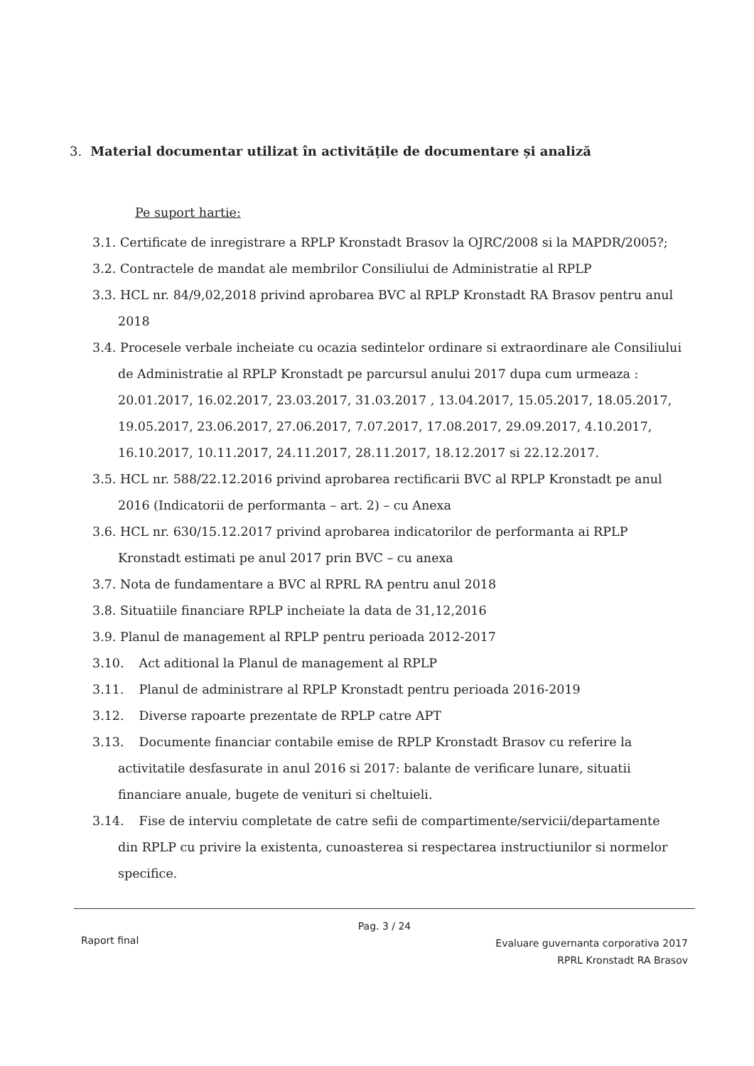3. Material documentar utilizat în activitățile de documentare și analiză
Pe suport hartie:
3.1. Certificate de inregistrare a RPLP Kronstadt Brasov la OJRC/2008 si la MAPDR/2005?;
3.2. Contractele de mandat ale membrilor Consiliului de Administratie al RPLP
3.3. HCL nr. 84/9,02,2018 privind aprobarea BVC al RPLP Kronstadt RA Brasov pentru anul
2018
3.4. Procesele verbale incheiate cu ocazia sedintelor ordinare si extraordinare ale Consiliului
de Administratie al RPLP Kronstadt pe parcursul anului 2017 dupa cum urmeaza : 20.01.2017, 16.02.2017, 23.03.2017, 31.03.2017 , 13.04.2017, 15.05.2017, 18.05.2017, 19.05.2017, 23.06.2017, 27.06.2017, 7.07.2017, 17.08.2017, 29.09.2017, 4.10.2017, 16.10.2017, 10.11.2017, 24.11.2017, 28.11.2017, 18.12.2017 si 22.12.2017.
3.5. HCL nr. 588/22.12.2016 privind aprobarea rectificarii BVC al RPLP Kronstadt pe anul
2016 (Indicatorii de performanta – art. 2) – cu Anexa
3.6. HCL nr. 630/15.12.2017 privind aprobarea indicatorilor de performanta ai RPLP
Kronstadt estimati pe anul 2017 prin BVC – cu anexa
3.7. Nota de fundamentare a BVC al RPRL RA pentru anul 2018
3.8. Situatiile financiare RPLP incheiate la data de 31,12,2016
3.9. Planul de management al RPLP pentru perioada 2012-2017
3.10. Act aditional la Planul de management al RPLP
3.11. Planul de administrare al RPLP Kronstadt pentru perioada 2016-2019
3.12. Diverse rapoarte prezentate de RPLP catre APT
3.13. Documente financiar contabile emise de RPLP Kronstadt Brasov cu referire la
activitatile desfasurate in anul 2016 si 2017: balante de verificare lunare, situatii financiare anuale, bugete de venituri si cheltuieli.
3.14. Fise de interviu completate de catre sefii de compartimente/servicii/departamente
din RPLP cu privire la existenta, cunoasterea si respectarea instructiunilor si normelor specifice.
Pag. 3 / 24
Raport final
Evaluare guvernanta corporativa 2017
RPRL Kronstadt RA Brasov